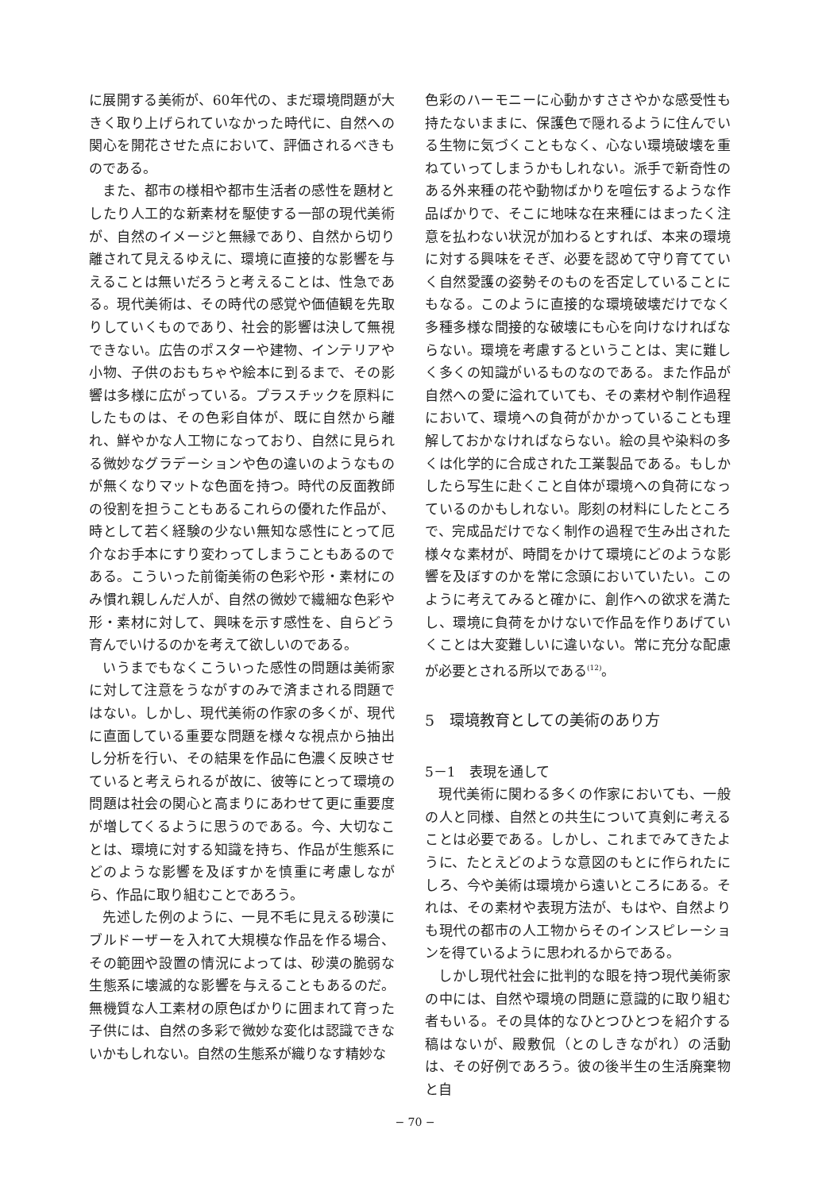に展開する美術が、60年代の、まだ環境問題が大きく取り上げられていなかった時代に、自然への関心を開花させた点において、評価されるべきものである。
また、都市の様相や都市生活者の感性を題材としたり人工的な新素材を駆使する一部の現代美術が、自然のイメージと無縁であり、自然から切り離されて見えるゆえに、環境に直接的な影響を与えることは無いだろうと考えることは、性急である。現代美術は、その時代の感覚や価値観を先取りしていくものであり、社会的影響は決して無視できない。広告のポスターや建物、インテリアや小物、子供のおもちゃや絵本に到るまで、その影響は多様に広がっている。プラスチックを原料にしたものは、その色彩自体が、既に自然から離れ、鮮やかな人工物になっており、自然に見られる微妙なグラデーションや色の違いのようなものが無くなりマットな色面を持つ。時代の反面教師の役割を担うこともあるこれらの優れた作品が、時として若く経験の少ない無知な感性にとって厄介なお手本にすり変わってしまうこともあるのである。こういった前衛美術の色彩や形・素材にのみ慣れ親しんだ人が、自然の微妙で繊細な色彩や形・素材に対して、興味を示す感性を、自らどう育んでいけるのかを考えて欲しいのである。
いうまでもなくこういった感性の問題は美術家に対して注意をうながすのみで済まされる問題ではない。しかし、現代美術の作家の多くが、現代に直面している重要な問題を様々な視点から抽出し分析を行い、その結果を作品に色濃く反映させていると考えられるが故に、彼等にとって環境の問題は社会の関心と高まりにあわせて更に重要度が増してくるように思うのである。今、大切なことは、環境に対する知識を持ち、作品が生態系にどのような影響を及ぼすかを慎重に考慮しながら、作品に取り組むことであろう。
先述した例のように、一見不毛に見える砂漠にブルドーザーを入れて大規模な作品を作る場合、その範囲や設置の情況によっては、砂漠の脆弱な生態系に壊滅的な影響を与えることもあるのだ。無機質な人工素材の原色ばかりに囲まれて育った子供には、自然の多彩で微妙な変化は認識できないかもしれない。自然の生態系が織りなす精妙な
色彩のハーモニーに心動かすささやかな感受性も持たないままに、保護色で隠れるように住んでいる生物に気づくこともなく、心ない環境破壊を重ねていってしまうかもしれない。派手で新奇性のある外来種の花や動物ばかりを喧伝するような作品ばかりで、そこに地味な在来種にはまったく注意を払わない状況が加わるとすれば、本来の環境に対する興味をそぎ、必要を認めて守り育てていく自然愛護の姿勢そのものを否定していることにもなる。このように直接的な環境破壊だけでなく多種多様な間接的な破壊にも心を向けなければならない。環境を考慮するということは、実に難しく多くの知識がいるものなのである。また作品が自然への愛に溢れていても、その素材や制作過程において、環境への負荷がかかっていることも理解しておかなければならない。絵の具や染料の多くは化学的に合成された工業製品である。もしかしたら写生に赴くこと自体が環境への負荷になっているのかもしれない。彫刻の材料にしたところで、完成品だけでなく制作の過程で生み出された様々な素材が、時間をかけて環境にどのような影響を及ぼすのかを常に念頭においていたい。このように考えてみると確かに、創作への欲求を満たし、環境に負荷をかけないで作品を作りあげていくことは大変難しいに違いない。常に充分な配慮が必要とされる所以である<sup>(12)</sup>。
5　環境教育としての美術のあり方
5－1　表現を通して
現代美術に関わる多くの作家においても、一般の人と同様、自然との共生について真剣に考えることは必要である。しかし、これまでみてきたように、たとえどのような意図のもとに作られたにしろ、今や美術は環境から遠いところにある。それは、その素材や表現方法が、もはや、自然よりも現代の都市の人工物からそのインスピレーションを得ているように思われるからである。
しかし現代社会に批判的な眼を持つ現代美術家の中には、自然や環境の問題に意識的に取り組む者もいる。その具体的なひとつひとつを紹介する稿はないが、殿敷侃（とのしきながれ）の活動は、その好例であろう。彼の後半生の生活廃棄物と自
− 70 −